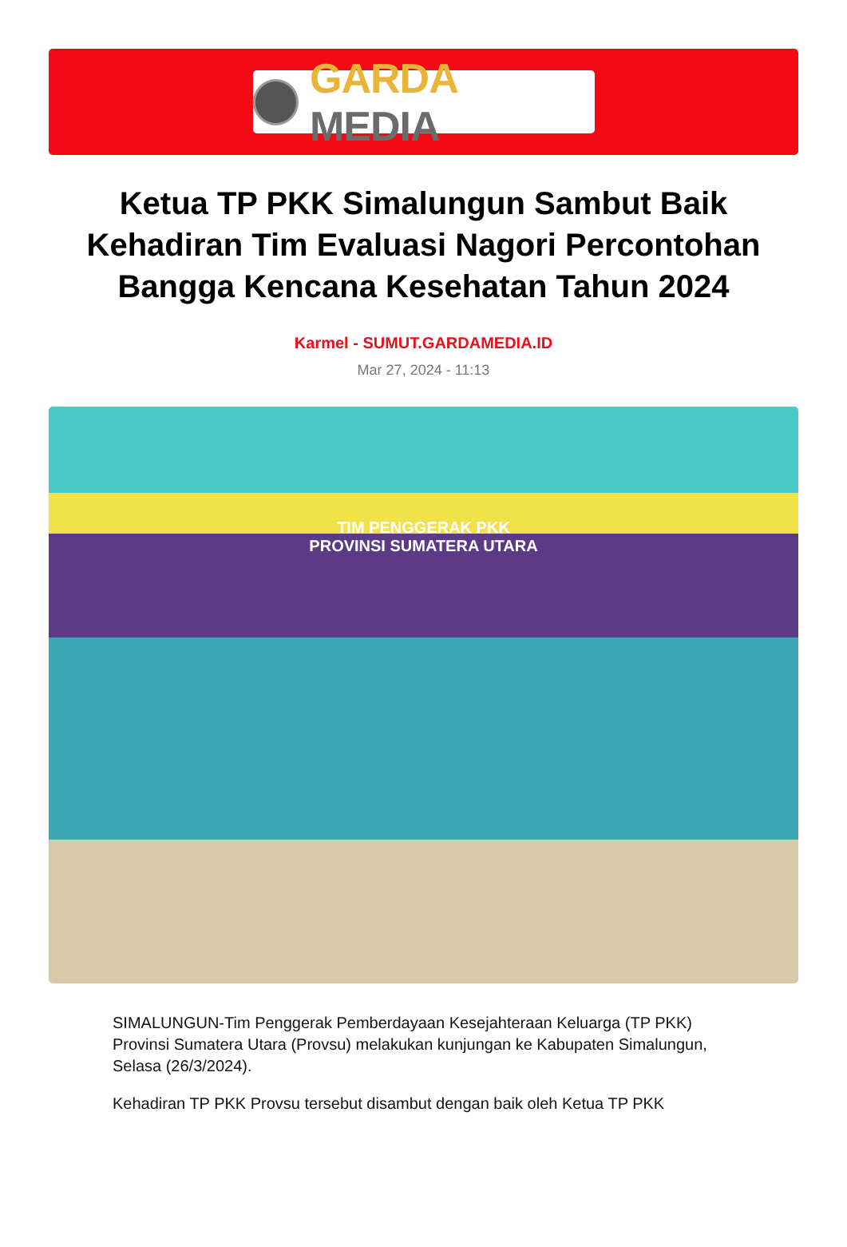GARDA MEDIA
Ketua TP PKK Simalungun Sambut Baik Kehadiran Tim Evaluasi Nagori Percontohan Bangga Kencana Kesehatan Tahun 2024
Karmel - SUMUT.GARDAMEDIA.ID
Mar 27, 2024 - 11:13
TIM PENGGERAK PKK
PROVINSI SUMATERA UTARA
SIMALUNGUN-Tim Penggerak Pemberdayaan Kesejahteraan Keluarga (TP PKK) Provinsi Sumatera Utara (Provsu) melakukan kunjungan ke Kabupaten Simalungun, Selasa (26/3/2024).
Kehadiran TP PKK Provsu tersebut disambut dengan baik oleh Ketua TP PKK